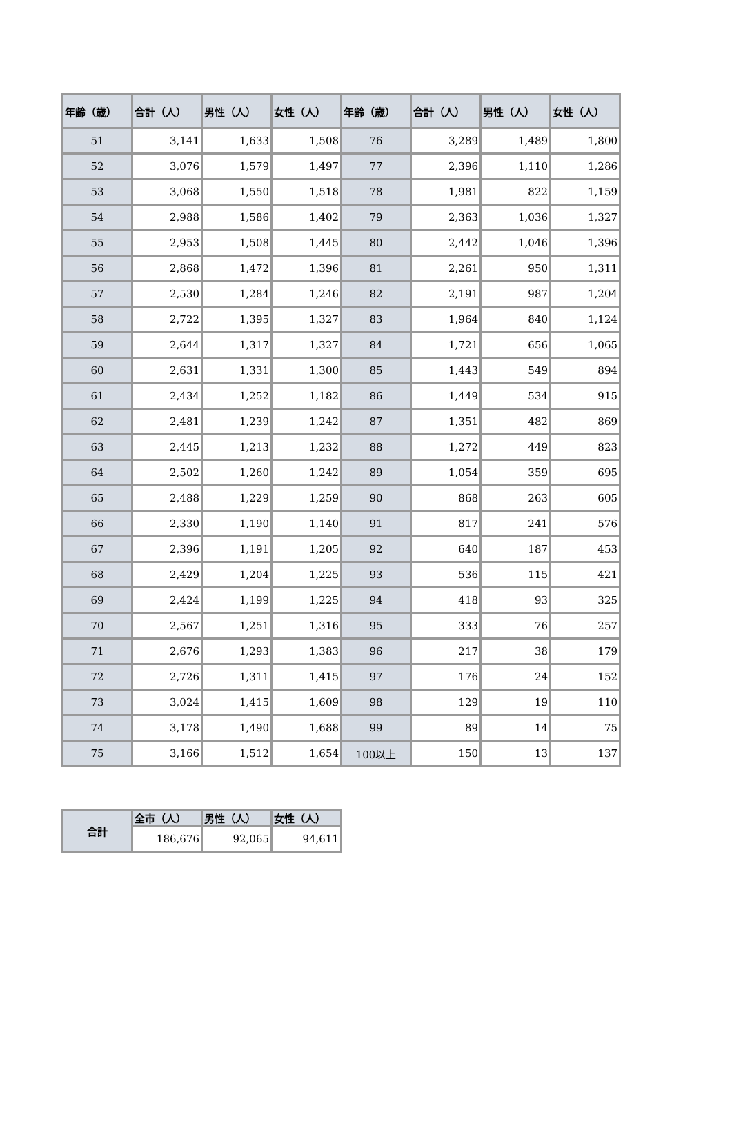| 年齢（歳） | 合計（人） | 男性（人） | 女性（人） | 年齢（歳） | 合計（人） | 男性（人） | 女性（人） |
| --- | --- | --- | --- | --- | --- | --- | --- |
| 51 | 3,141 | 1,633 | 1,508 | 76 | 3,289 | 1,489 | 1,800 |
| 52 | 3,076 | 1,579 | 1,497 | 77 | 2,396 | 1,110 | 1,286 |
| 53 | 3,068 | 1,550 | 1,518 | 78 | 1,981 | 822 | 1,159 |
| 54 | 2,988 | 1,586 | 1,402 | 79 | 2,363 | 1,036 | 1,327 |
| 55 | 2,953 | 1,508 | 1,445 | 80 | 2,442 | 1,046 | 1,396 |
| 56 | 2,868 | 1,472 | 1,396 | 81 | 2,261 | 950 | 1,311 |
| 57 | 2,530 | 1,284 | 1,246 | 82 | 2,191 | 987 | 1,204 |
| 58 | 2,722 | 1,395 | 1,327 | 83 | 1,964 | 840 | 1,124 |
| 59 | 2,644 | 1,317 | 1,327 | 84 | 1,721 | 656 | 1,065 |
| 60 | 2,631 | 1,331 | 1,300 | 85 | 1,443 | 549 | 894 |
| 61 | 2,434 | 1,252 | 1,182 | 86 | 1,449 | 534 | 915 |
| 62 | 2,481 | 1,239 | 1,242 | 87 | 1,351 | 482 | 869 |
| 63 | 2,445 | 1,213 | 1,232 | 88 | 1,272 | 449 | 823 |
| 64 | 2,502 | 1,260 | 1,242 | 89 | 1,054 | 359 | 695 |
| 65 | 2,488 | 1,229 | 1,259 | 90 | 868 | 263 | 605 |
| 66 | 2,330 | 1,190 | 1,140 | 91 | 817 | 241 | 576 |
| 67 | 2,396 | 1,191 | 1,205 | 92 | 640 | 187 | 453 |
| 68 | 2,429 | 1,204 | 1,225 | 93 | 536 | 115 | 421 |
| 69 | 2,424 | 1,199 | 1,225 | 94 | 418 | 93 | 325 |
| 70 | 2,567 | 1,251 | 1,316 | 95 | 333 | 76 | 257 |
| 71 | 2,676 | 1,293 | 1,383 | 96 | 217 | 38 | 179 |
| 72 | 2,726 | 1,311 | 1,415 | 97 | 176 | 24 | 152 |
| 73 | 3,024 | 1,415 | 1,609 | 98 | 129 | 19 | 110 |
| 74 | 3,178 | 1,490 | 1,688 | 99 | 89 | 14 | 75 |
| 75 | 3,166 | 1,512 | 1,654 | 100以上 | 150 | 13 | 137 |
| 合計 | 全市（人） | 男性（人） | 女性（人） |
| --- | --- | --- | --- |
| | 186,676 | 92,065 | 94,611 |